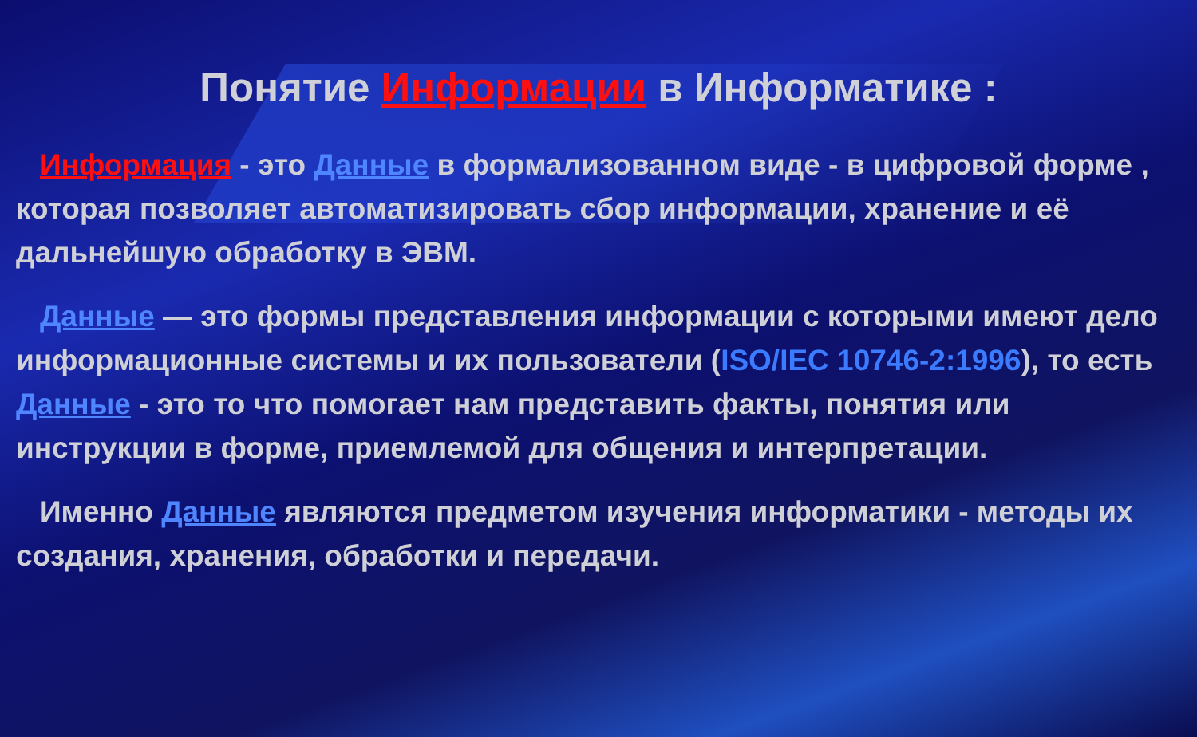Понятие Информации в Информатике :
Информация - это Данные в формализованном виде - в цифровой форме , которая позволяет автоматизировать сбор информации, хранение и её дальнейшую обработку в ЭВМ.
Данные — это формы представления информации с которыми имеют дело информационные системы и их пользователи (ISO/IEC 10746-2:1996), то есть Данные - это то что помогает нам представить факты, понятия или инструкции в форме, приемлемой для общения и интерпретации.
Именно Данные являются предметом изучения информатики - методы их создания, хранения, обработки и передачи.